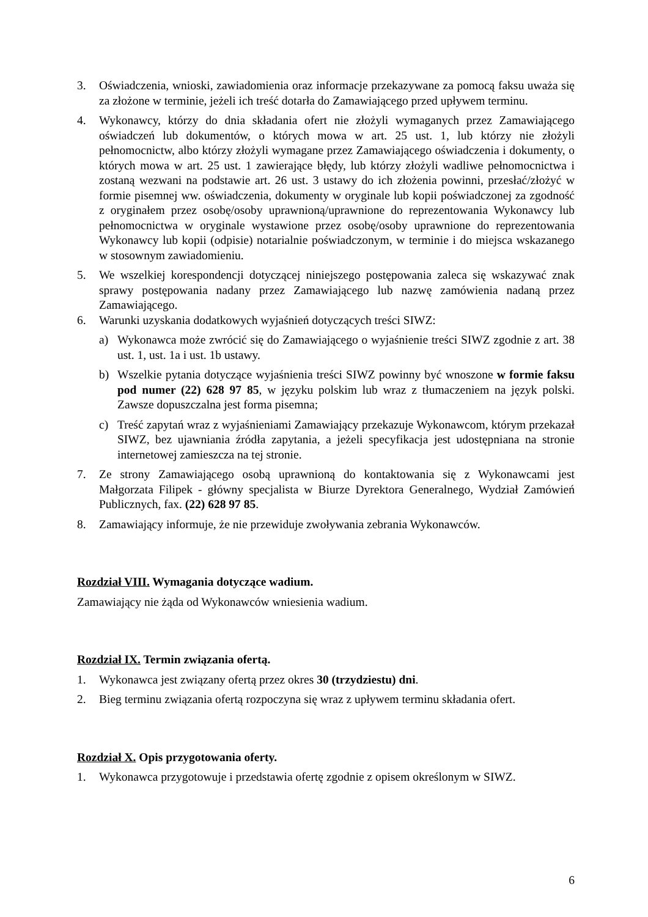3. Oświadczenia, wnioski, zawiadomienia oraz informacje przekazywane za pomocą faksu uważa się za złożone w terminie, jeżeli ich treść dotarła do Zamawiającego przed upływem terminu.
4. Wykonawcy, którzy do dnia składania ofert nie złożyli wymaganych przez Zamawiającego oświadczeń lub dokumentów, o których mowa w art. 25 ust. 1, lub którzy nie złożyli pełnomocnictw, albo którzy złożyli wymagane przez Zamawiającego oświadczenia i dokumenty, o których mowa w art. 25 ust. 1 zawierające błędy, lub którzy złożyli wadliwe pełnomocnictwa i zostaną wezwani na podstawie art. 26 ust. 3 ustawy do ich złożenia powinni, przesłać/złożyć w formie pisemnej ww. oświadczenia, dokumenty w oryginale lub kopii poświadczonej za zgodność z oryginałem przez osobę/osoby uprawnioną/uprawnione do reprezentowania Wykonawcy lub pełnomocnictwa w oryginale wystawione przez osobę/osoby uprawnione do reprezentowania Wykonawcy lub kopii (odpisie) notarialnie poświadczonym, w terminie i do miejsca wskazanego w stosownym zawiadomieniu.
5. We wszelkiej korespondencji dotyczącej niniejszego postępowania zaleca się wskazywać znak sprawy postępowania nadany przez Zamawiającego lub nazwę zamówienia nadaną przez Zamawiającego.
6. Warunki uzyskania dodatkowych wyjaśnień dotyczących treści SIWZ:
a) Wykonawca może zwrócić się do Zamawiającego o wyjaśnienie treści SIWZ zgodnie z art. 38 ust. 1, ust. 1a i ust. 1b ustawy.
b) Wszelkie pytania dotyczące wyjaśnienia treści SIWZ powinny być wnoszone w formie faksu pod numer (22) 628 97 85, w języku polskim lub wraz z tłumaczeniem na język polski. Zawsze dopuszczalna jest forma pisemna;
c) Treść zapytań wraz z wyjaśnieniami Zamawiający przekazuje Wykonawcom, którym przekazał SIWZ, bez ujawniania źródła zapytania, a jeżeli specyfikacja jest udostępniana na stronie internetowej zamieszcza na tej stronie.
7. Ze strony Zamawiającego osobą uprawnioną do kontaktowania się z Wykonawcami jest Małgorzata Filipek - główny specjalista w Biurze Dyrektora Generalnego, Wydział Zamówień Publicznych, fax. (22) 628 97 85.
8. Zamawiający informuje, że nie przewiduje zwoływania zebrania Wykonawców.
Rozdział VIII. Wymagania dotyczące wadium.
Zamawiający nie żąda od Wykonawców wniesienia wadium.
Rozdział IX. Termin związania ofertą.
1. Wykonawca jest związany ofertą przez okres 30 (trzydziestu) dni.
2. Bieg terminu związania ofertą rozpoczyna się wraz z upływem terminu składania ofert.
Rozdział X. Opis przygotowania oferty.
1. Wykonawca przygotowuje i przedstawia ofertę zgodnie z opisem określonym w SIWZ.
6